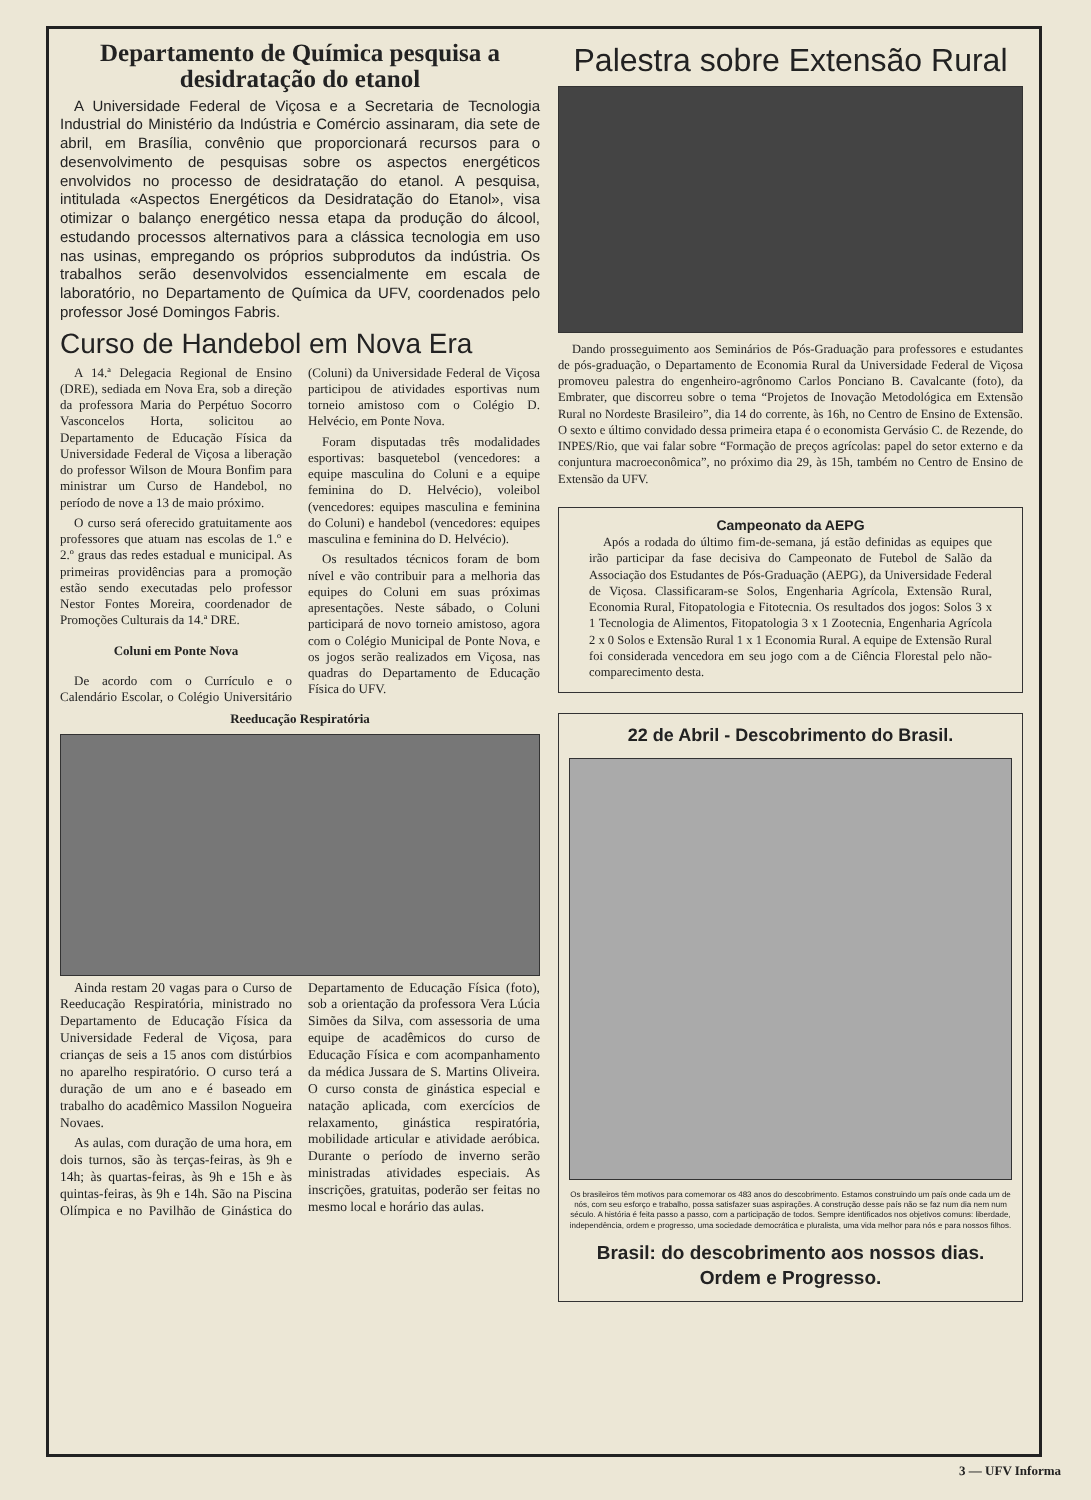Departamento de Química pesquisa a desidratação do etanol
A Universidade Federal de Viçosa e a Secretaria de Tecnologia Industrial do Ministério da Indústria e Comércio assinaram, dia sete de abril, em Brasília, convênio que proporcionará recursos para o desenvolvimento de pesquisas sobre os aspectos energéticos envolvidos no processo de desidratação do etanol. A pesquisa, intitulada «Aspectos Energéticos da Desidratação do Etanol», visa otimizar o balanço energético nessa etapa da produção do álcool, estudando processos alternativos para a clássica tecnologia em uso nas usinas, empregando os próprios subprodutos da indústria. Os trabalhos serão desenvolvidos essencialmente em escala de laboratório, no Departamento de Química da UFV, coordenados pelo professor José Domingos Fabris.
Curso de Handebol em Nova Era
A 14.ª Delegacia Regional de Ensino (DRE), sediada em Nova Era, sob a direção da professora Maria do Perpétuo Socorro Vasconcelos Horta, solicitou ao Departamento de Educação Física da Universidade Federal de Viçosa a liberação do professor Wilson de Moura Bonfim para ministrar um Curso de Handebol, no período de nove a 13 de maio próximo.
O curso será oferecido gratuitamente aos professores que atuam nas escolas de 1.º e 2.º graus das redes estadual e municipal. As primeiras providências para a promoção estão sendo executadas pelo professor Nestor Fontes Moreira, coordenador de Promoções Culturais da 14.ª DRE.
Coluni em Ponte Nova
De acordo com o Currículo e o Calendário Escolar, o Colégio Universitário (Coluni) da Universidade Federal de Viçosa participou de atividades esportivas num torneio amistoso com o Colégio D. Helvécio, em Ponte Nova.
Foram disputadas três modalidades esportivas: basquetebol (vencedores: a equipe masculina do Coluni e a equipe feminina do D. Helvécio), voleibol (vencedores: equipes masculina e feminina do Coluni) e handebol (vencedores: equipes masculina e feminina do D. Helvécio).
Os resultados técnicos foram de bom nível e vão contribuir para a melhoria das equipes do Coluni em suas próximas apresentações. Neste sábado, o Coluni participará de novo torneio amistoso, agora com o Colégio Municipal de Ponte Nova, e os jogos serão realizados em Viçosa, nas quadras do Departamento de Educação Física do UFV.
Reeducação Respiratória
Ainda restam 20 vagas para o Curso de Reeducação Respiratória, ministrado no Departamento de Educação Física da Universidade Federal de Viçosa, para crianças de seis a 15 anos com distúrbios no aparelho respiratório. O curso terá a duração de um ano e é baseado em trabalho do acadêmico Massilon Nogueira Novaes.
As aulas, com duração de uma hora, em dois turnos, são às terças-feiras, às 9h e 14h; às quartas-feiras, às 9h e 15h e às quintas-feiras, às 9h e 14h. São na Piscina Olímpica e no Pavilhão de Ginástica do Departamento de Educação Física (foto), sob a orientação da professora Vera Lúcia Simões da Silva, com assessoria de uma equipe de acadêmicos do curso de Educação Física e com acompanhamento da médica Jussara de S. Martins Oliveira. O curso consta de ginástica especial e natação aplicada, com exercícios de relaxamento, ginástica respiratória, mobilidade articular e atividade aeróbica. Durante o período de inverno serão ministradas atividades especiais. As inscrições, gratuitas, poderão ser feitas no mesmo local e horário das aulas.
Palestra sobre Extensão Rural
Dando prosseguimento aos Seminários de Pós-Graduação para professores e estudantes de pós-graduação, o Departamento de Economia Rural da Universidade Federal de Viçosa promoveu palestra do engenheiro-agrônomo Carlos Ponciano B. Cavalcante (foto), da Embrater, que discorreu sobre o tema “Projetos de Inovação Metodológica em Extensão Rural no Nordeste Brasileiro”, dia 14 do corrente, às 16h, no Centro de Ensino de Extensão. O sexto e último convidado dessa primeira etapa é o economista Gervásio C. de Rezende, do INPES/Rio, que vai falar sobre “Formação de preços agrícolas: papel do setor externo e da conjuntura macroeconômica”, no próximo dia 29, às 15h, também no Centro de Ensino de Extensão da UFV.
Campeonato da AEPG
Após a rodada do último fim-de-semana, já estão definidas as equipes que irão participar da fase decisiva do Campeonato de Futebol de Salão da Associação dos Estudantes de Pós-Graduação (AEPG), da Universidade Federal de Viçosa. Classificaram-se Solos, Engenharia Agrícola, Extensão Rural, Economia Rural, Fitopatologia e Fitotecnia. Os resultados dos jogos: Solos 3 x 1 Tecnologia de Alimentos, Fitopatologia 3 x 1 Zootecnia, Engenharia Agrícola 2 x 0 Solos e Extensão Rural 1 x 1 Economia Rural. A equipe de Extensão Rural foi considerada vencedora em seu jogo com a de Ciência Florestal pelo não-comparecimento desta.
22 de Abril - Descobrimento do Brasil.
Os brasileiros têm motivos para comemorar os 483 anos do descobrimento. Estamos construindo um país onde cada um de nós, com seu esforço e trabalho, possa satisfazer suas aspirações. A construção desse país não se faz num dia nem num século. A história é feita passo a passo, com a participação de todos. Sempre identificados nos objetivos comuns: liberdade, independência, ordem e progresso, uma sociedade democrática e pluralista, uma vida melhor para nós e para nossos filhos.
Brasil: do descobrimento aos nossos dias.
Ordem e Progresso.
3 — UFV Informa